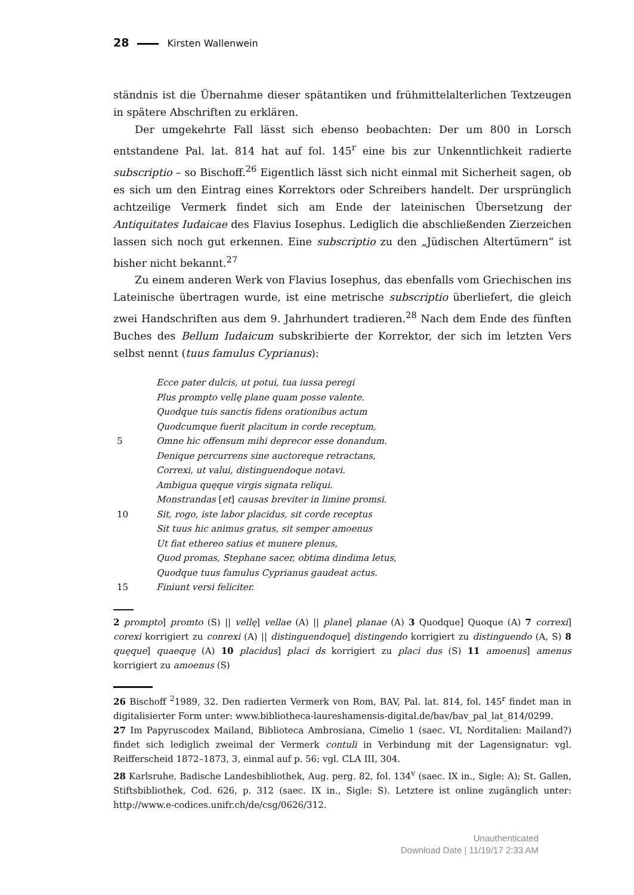28 Kirsten Wallenwein
ständnis ist die Übernahme dieser spätantiken und frühmittelalterlichen Textzeugen in spätere Abschriften zu erklären.
Der umgekehrte Fall lässt sich ebenso beobachten: Der um 800 in Lorsch entstandene Pal. lat. 814 hat auf fol. 145<sup>r</sup> eine bis zur Unkenntlichkeit radierte subscriptio – so Bischoff.<sup>26</sup> Eigentlich lässt sich nicht einmal mit Sicherheit sagen, ob es sich um den Eintrag eines Korrektors oder Schreibers handelt. Der ursprünglich achtzeilige Vermerk findet sich am Ende der lateinischen Übersetzung der Antiquitates Iudaicae des Flavius Iosephus. Lediglich die abschließenden Zierzeichen lassen sich noch gut erkennen. Eine subscriptio zu den „Jüdischen Altertümern“ ist bisher nicht bekannt.<sup>27</sup>
Zu einem anderen Werk von Flavius Iosephus, das ebenfalls vom Griechischen ins Lateinische übertragen wurde, ist eine metrische subscriptio überliefert, die gleich zwei Handschriften aus dem 9. Jahrhundert tradieren.<sup>28</sup> Nach dem Ende des fünften Buches des Bellum Iudaicum subskribierte der Korrektor, der sich im letzten Vers selbst nennt (tuus famulus Cyprianus):
Ecce pater dulcis, ut potui, tua iussa peregi
Plus prompto vellę plane quam posse valente.
Quodque tuis sanctis fidens orationibus actum
Quodcumque fuerit placitum in corde receptum,
5 Omne hic offensum mihi deprecor esse donandum.
Denique percurrens sine auctoreque retractans,
Correxi, ut valui, distinguendoque notavi.
Ambigua quęque virgis signata reliqui.
Monstrandas [et] causas breviter in limine promsi.
10 Sit, rogo, iste labor placidus, sit corde receptus
Sit tuus hic animus gratus, sit semper amoenus
Ut fiat ethereo satius et munere plenus,
Quod promas, Stephane sacer, obtima dindima letus,
Quodque tuus famulus Cyprianus gaudeat actus.
15 Finiunt versi feliciter.
2 prompto] promto (S) || vellę] vellae (A) || plane] planae (A) 3 Quodque] Quoque (A) 7 correxi] corexi korrigiert zu conrexi (A) || distinguendoque] distingendo korrigiert zu distinguendo (A, S) 8 quęque] quaequę (A) 10 placidus] placi ds korrigiert zu placi dus (S) 11 amoenus] amenus korrigiert zu amoenus (S)
26 Bischoff <sup>2</sup>1989, 32. Den radierten Vermerk von Rom, BAV, Pal. lat. 814, fol. 145<sup>r</sup> findet man in digitalisierter Form unter: www.bibliotheca-laureshamensis-digital.de/bav/bav_pal_lat_814/0299.
27 Im Papyruscodex Mailand, Biblioteca Ambrosiana, Cimelio 1 (saec. VI, Norditalien: Mailand?) findet sich lediglich zweimal der Vermerk contuli in Verbindung mit der Lagensignatur: vgl. Reifferscheid 1872–1873, 3, einmal auf p. 56; vgl. CLA III, 304.
28 Karlsruhe, Badische Landesbibliothek, Aug. perg. 82, fol. 134<sup>v</sup> (saec. IX in., Sigle: A); St. Gallen, Stiftsbibliothek, Cod. 626, p. 312 (saec. IX in., Sigle: S). Letztere ist online zugänglich unter: http://www.e-codices.unifr.ch/de/csg/0626/312.
Unauthenticated
Download Date | 11/19/17 2:33 AM